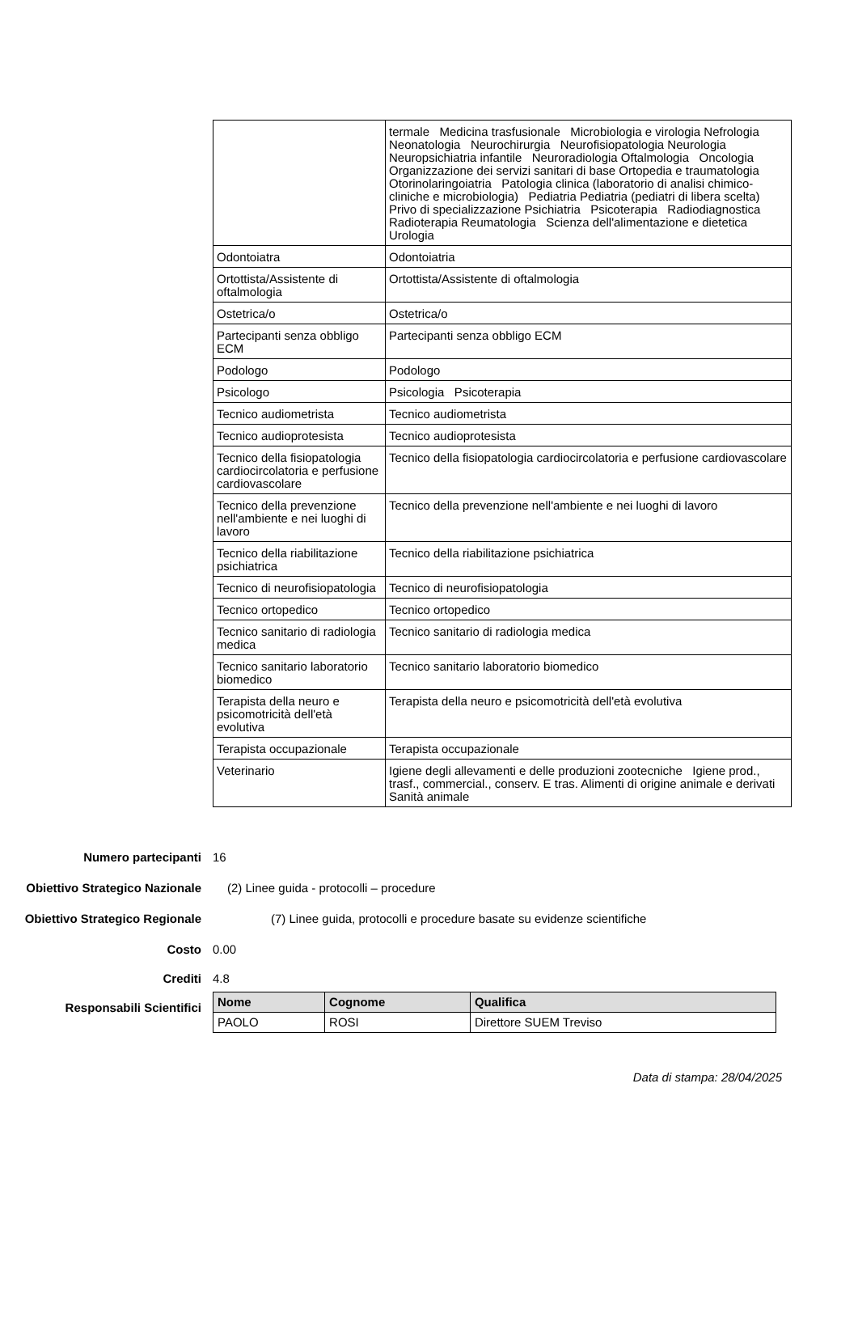| | termale Medicina trasfusionale Microbiologia e virologia Nefrologia Neonatologia Neurochirurgia Neurofisiopatologia Neurologia Neuropsichiatria infantile Neuroradiologia Oftalmologia Oncologia Organizzazione dei servizi sanitari di base Ortopedia e traumatologia Otorinolaringoiatria Patologia clinica (laboratorio di analisi chimico-cliniche e microbiologia) Pediatria Pediatria (pediatri di libera scelta) Privo di specializzazione Psichiatria Psicoterapia Radiodiagnostica Radioterapia Reumatologia Scienza dell'alimentazione e dietetica Urologia |
| Odontoiatra | Odontoiatria |
| Ortottista/Assistente di oftalmologia | Ortottista/Assistente di oftalmologia |
| Ostetrica/o | Ostetrica/o |
| Partecipanti senza obbligo ECM | Partecipanti senza obbligo ECM |
| Podologo | Podologo |
| Psicologo | Psicologia Psicoterapia |
| Tecnico audiometrista | Tecnico audiometrista |
| Tecnico audioprotesista | Tecnico audioprotesista |
| Tecnico della fisiopatologia cardiocircolatoria e perfusione cardiovascolare | Tecnico della fisiopatologia cardiocircolatoria e perfusione cardiovascolare |
| Tecnico della prevenzione nell'ambiente e nei luoghi di lavoro | Tecnico della prevenzione nell'ambiente e nei luoghi di lavoro |
| Tecnico della riabilitazione psichiatrica | Tecnico della riabilitazione psichiatrica |
| Tecnico di neurofisiopatologia | Tecnico di neurofisiopatologia |
| Tecnico ortopedico | Tecnico ortopedico |
| Tecnico sanitario di radiologia medica | Tecnico sanitario di radiologia medica |
| Tecnico sanitario laboratorio biomedico | Tecnico sanitario laboratorio biomedico |
| Terapista della neuro e psicomotricità dell'età evolutiva | Terapista della neuro e psicomotricità dell'età evolutiva |
| Terapista occupazionale | Terapista occupazionale |
| Veterinario | Igiene degli allevamenti e delle produzioni zootecniche Igiene prod., trasf., commercial., conserv. E tras. Alimenti di origine animale e derivati Sanità animale |
Numero partecipanti 16
Obiettivo Strategico Nazionale
(2) Linee guida - protocolli – procedure
Obiettivo Strategico Regionale
(7) Linee guida, protocolli e procedure basate su evidenze scientifiche
Costo 0.00
Crediti 4.8
Responsabili Scientifici
| Nome | Cognome | Qualifica |
| --- | --- | --- |
| PAOLO | ROSI | Direttore SUEM Treviso |
Data di stampa: 28/04/2025